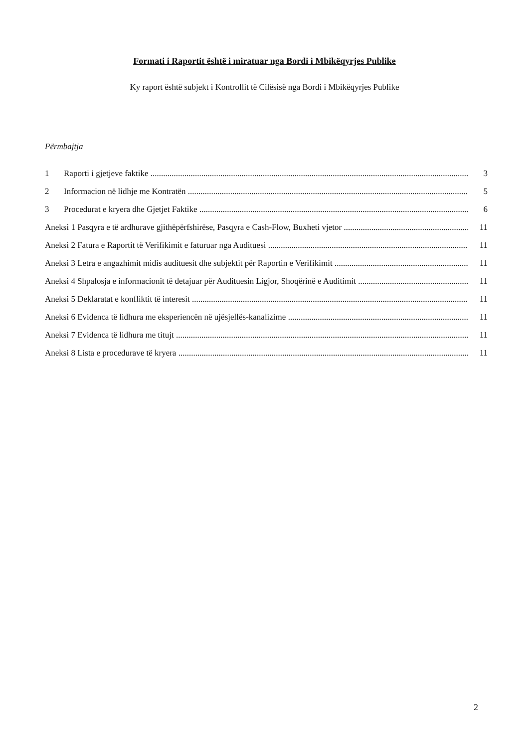Formati i Raportit është i miratuar nga Bordi i Mbikëqyrjes Publike
Ky raport është subjekt i Kontrollit të Cilësisë nga Bordi i Mbikëqyrjes Publike
Përmbajtja
1 Raporti i gjetjeve faktike 3
2 Informacion në lidhje me Kontratën 5
3 Procedurat e kryera dhe Gjetjet Faktike 6
Aneksi 1 Pasqyra e të ardhurave gjithëpërfshirëse, Pasqyra e Cash-Flow, Buxheti vjetor 11
Aneksi 2 Fatura e Raportit të Verifikimit e faturuar nga Audituesi 11
Aneksi 3 Letra e angazhimit midis audituesit dhe subjektit për Raportin e Verifikimit 11
Aneksi 4 Shpalosja e informacionit të detajuar për Audituesin Ligjor, Shoqërinë e Auditimit 11
Aneksi 5 Deklaratat e konfliktit të interesit 11
Aneksi 6 Evidenca të lidhura me eksperiencën në ujësjellës-kanalizime 11
Aneksi 7 Evidenca të lidhura me titujt 11
Aneksi 8 Lista e procedurave të kryera 11
2